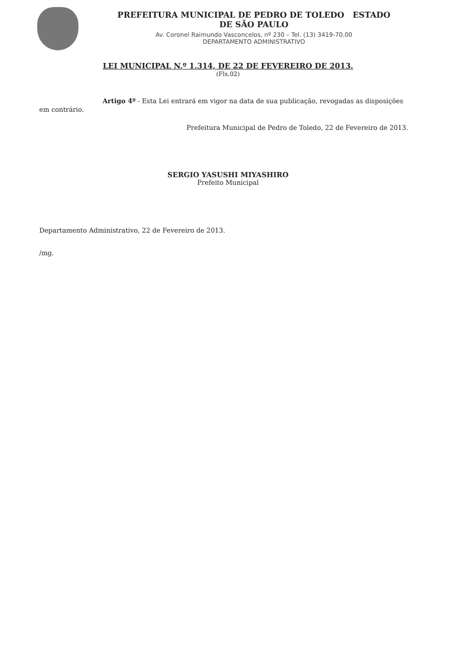PREFEITURA MUNICIPAL DE PEDRO DE TOLEDO ESTADO
DE SÃO PAULO
Av. Coronel Raimundo Vasconcelos, nº 230 – Tel. (13) 3419-70.00
DEPARTAMENTO ADMINISTRATIVO
LEI MUNICIPAL N.º 1.314, DE 22 DE FEVEREIRO DE 2013.
(Fls.02)
Artigo 4º - Esta Lei entrará em vigor na data de sua publicação, revogadas as disposições em contrário.
Prefeitura Municipal de Pedro de Toledo, 22 de Fevereiro de 2013.
SERGIO YASUSHI MIYASHIRO
Prefeito Municipal
Departamento Administrativo, 22 de Fevereiro de 2013.
/mg.